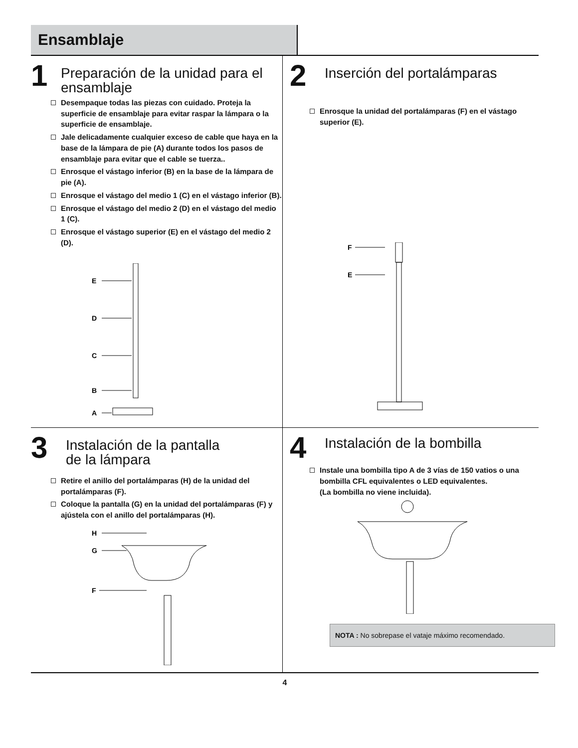Ensamblaje
1
Preparación de la unidad para el ensamblaje
Desempaque todas las piezas con cuidado. Proteja la superficie de ensamblaje para evitar raspar la lámpara o la superficie de ensamblaje.
Jale delicadamente cualquier exceso de cable que haya en la base de la lámpara de pie (A) durante todos los pasos de ensamblaje para evitar que el cable se tuerza..
Enrosque el vástago inferior (B) en la base de la lámpara de pie (A).
Enrosque el vástago del medio 1 (C) en el vástago inferior (B).
Enrosque el vástago del medio 2 (D) en el vástago del medio 1 (C).
Enrosque el vástago superior (E) en el vástago del medio 2 (D).
E
D
C
B
A
2
Inserción del portalámparas
Enrosque la unidad del portalámparas (F) en el vástago superior (E).
F
E
3
Instalación de la pantalla
de la lámpara
Retire el anillo del portalámparas (H) de la unidad del portalámparas (F).
Coloque la pantalla (G) en la unidad del portalámparas (F) y ajústela con el anillo del portalámparas (H).
H
G
F
4
Instalación de la bombilla
Instale una bombilla tipo A de 3 vías de 150 vatios o una bombilla CFL equivalentes o LED equivalentes.
(La bombilla no viene incluida).
NOTA : No sobrepase el vataje máximo recomendado.
4